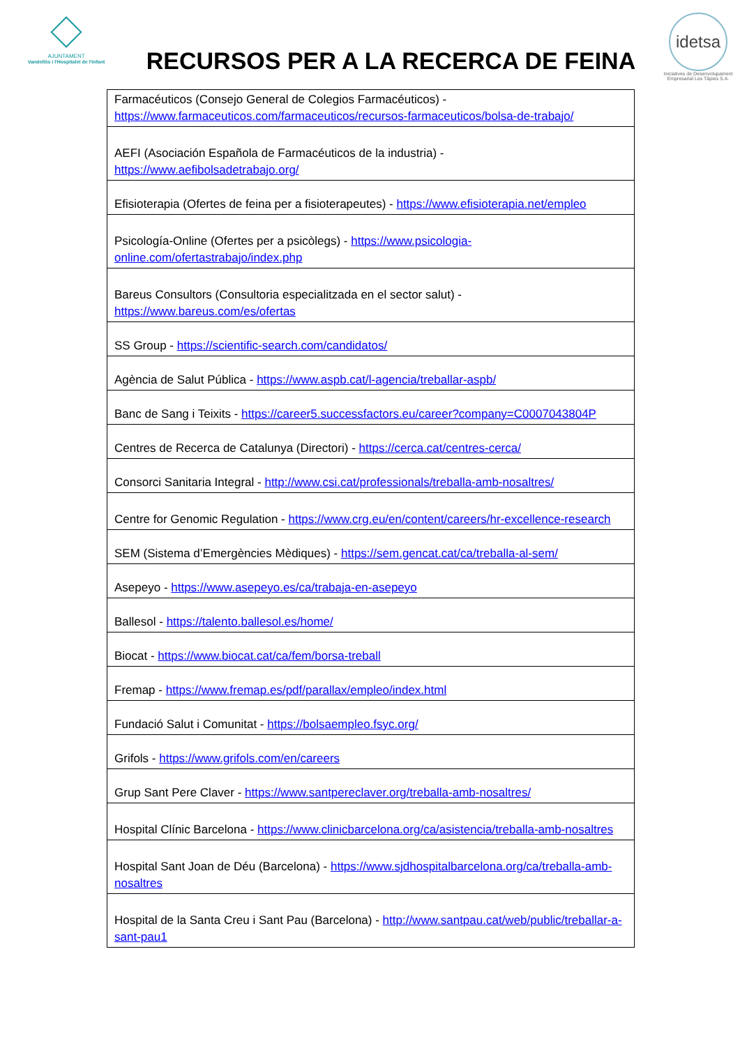AJUNTAMENT
Vandellòs i l'Hospitalet de l'Infant
RECURSOS PER A LA RECERCA DE FEINA
idetsa
Iniciatives de Desenvolupament Empresarial Les Tàpies S.A.
| Farmacéuticos (Consejo General de Colegios Farmacéuticos) - https://www.farmaceuticos.com/farmaceuticos/recursos-farmaceuticos/bolsa-de-trabajo/ |
| AEFI (Asociación Española de Farmacéuticos de la industria) - https://www.aefibolsadetrabajo.org/ |
| Efisioterapia (Ofertes de feina per a fisioterapeutes) - https://www.efisioterapia.net/empleo |
| Psicología-Online (Ofertes per a psicòlegs) - https://www.psicologia-online.com/ofertastrabajo/index.php |
| Bareus Consultors (Consultoria especialitzada en el sector salut) - https://www.bareus.com/es/ofertas |
| SS Group - https://scientific-search.com/candidatos/ |
| Agència de Salut Pública - https://www.aspb.cat/l-agencia/treballar-aspb/ |
| Banc de Sang i Teixits - https://career5.successfactors.eu/career?company=C0007043804P |
| Centres de Recerca de Catalunya (Directori) - https://cerca.cat/centres-cerca/ |
| Consorci Sanitaria Integral - http://www.csi.cat/professionals/treballa-amb-nosaltres/ |
| Centre for Genomic Regulation - https://www.crg.eu/en/content/careers/hr-excellence-research |
| SEM (Sistema d’Emergències Mèdiques) - https://sem.gencat.cat/ca/treballa-al-sem/ |
| Asepeyo - https://www.asepeyo.es/ca/trabaja-en-asepeyo |
| Ballesol - https://talento.ballesol.es/home/ |
| Biocat - https://www.biocat.cat/ca/fem/borsa-treball |
| Fremap - https://www.fremap.es/pdf/parallax/empleo/index.html |
| Fundació Salut i Comunitat - https://bolsaempleo.fsyc.org/ |
| Grifols - https://www.grifols.com/en/careers |
| Grup Sant Pere Claver - https://www.santpereclaver.org/treballa-amb-nosaltres/ |
| Hospital Clínic Barcelona - https://www.clinicbarcelona.org/ca/asistencia/treballa-amb-nosaltres |
| Hospital Sant Joan de Déu (Barcelona) - https://www.sjdhospitalbarcelona.org/ca/treballa-amb-nosaltres |
| Hospital de la Santa Creu i Sant Pau (Barcelona) - http://www.santpau.cat/web/public/treballar-a-sant-pau1 |